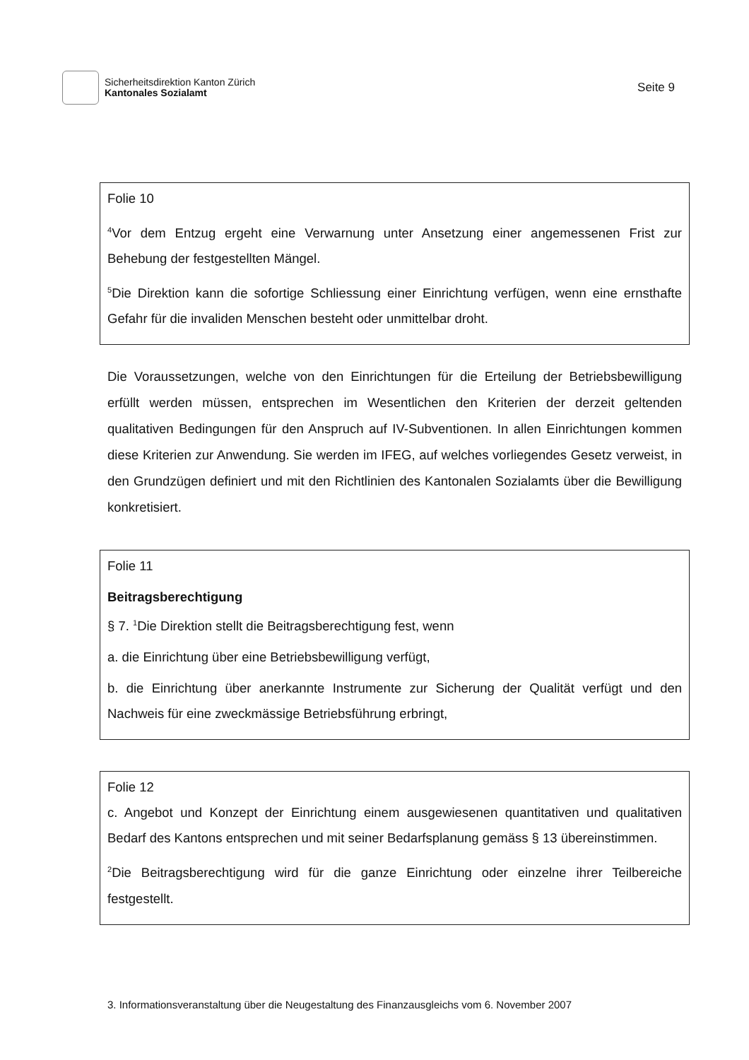Sicherheitsdirektion Kanton Zürich
Kantonales Sozialamt
Seite 9
Folie 10
<sup>4</sup> Vor dem Entzug ergeht eine Verwarnung unter Ansetzung einer angemessenen Frist zur Behebung der festgestellten Mängel.
<sup>5</sup> Die Direktion kann die sofortige Schliessung einer Einrichtung verfügen, wenn eine ernsthafte Gefahr für die invaliden Menschen besteht oder unmittelbar droht.
Die Voraussetzungen, welche von den Einrichtungen für die Erteilung der Betriebsbewilligung erfüllt werden müssen, entsprechen im Wesentlichen den Kriterien der derzeit geltenden qualitativen Bedingungen für den Anspruch auf IV-Subventionen. In allen Einrichtungen kommen diese Kriterien zur Anwendung. Sie werden im IFEG, auf welches vorliegendes Gesetz verweist, in den Grundzügen definiert und mit den Richtlinien des Kantonalen Sozialamts über die Bewilligung konkretisiert.
Folie 11
Beitragsberechtigung
§ 7. <sup>1</sup>Die Direktion stellt die Beitragsberechtigung fest, wenn
a. die Einrichtung über eine Betriebsbewilligung verfügt,
b. die Einrichtung über anerkannte Instrumente zur Sicherung der Qualität verfügt und den Nachweis für eine zweckmässige Betriebsführung erbringt,
Folie 12
c. Angebot und Konzept der Einrichtung einem ausgewiesenen quantitativen und qualitativen Bedarf des Kantons entsprechen und mit seiner Bedarfsplanung gemäss § 13 übereinstimmen.
<sup>2</sup> Die Beitragsberechtigung wird für die ganze Einrichtung oder einzelne ihrer Teilbereiche festgestellt.
3. Informationsveranstaltung über die Neugestaltung des Finanzausgleichs vom 6. November 2007